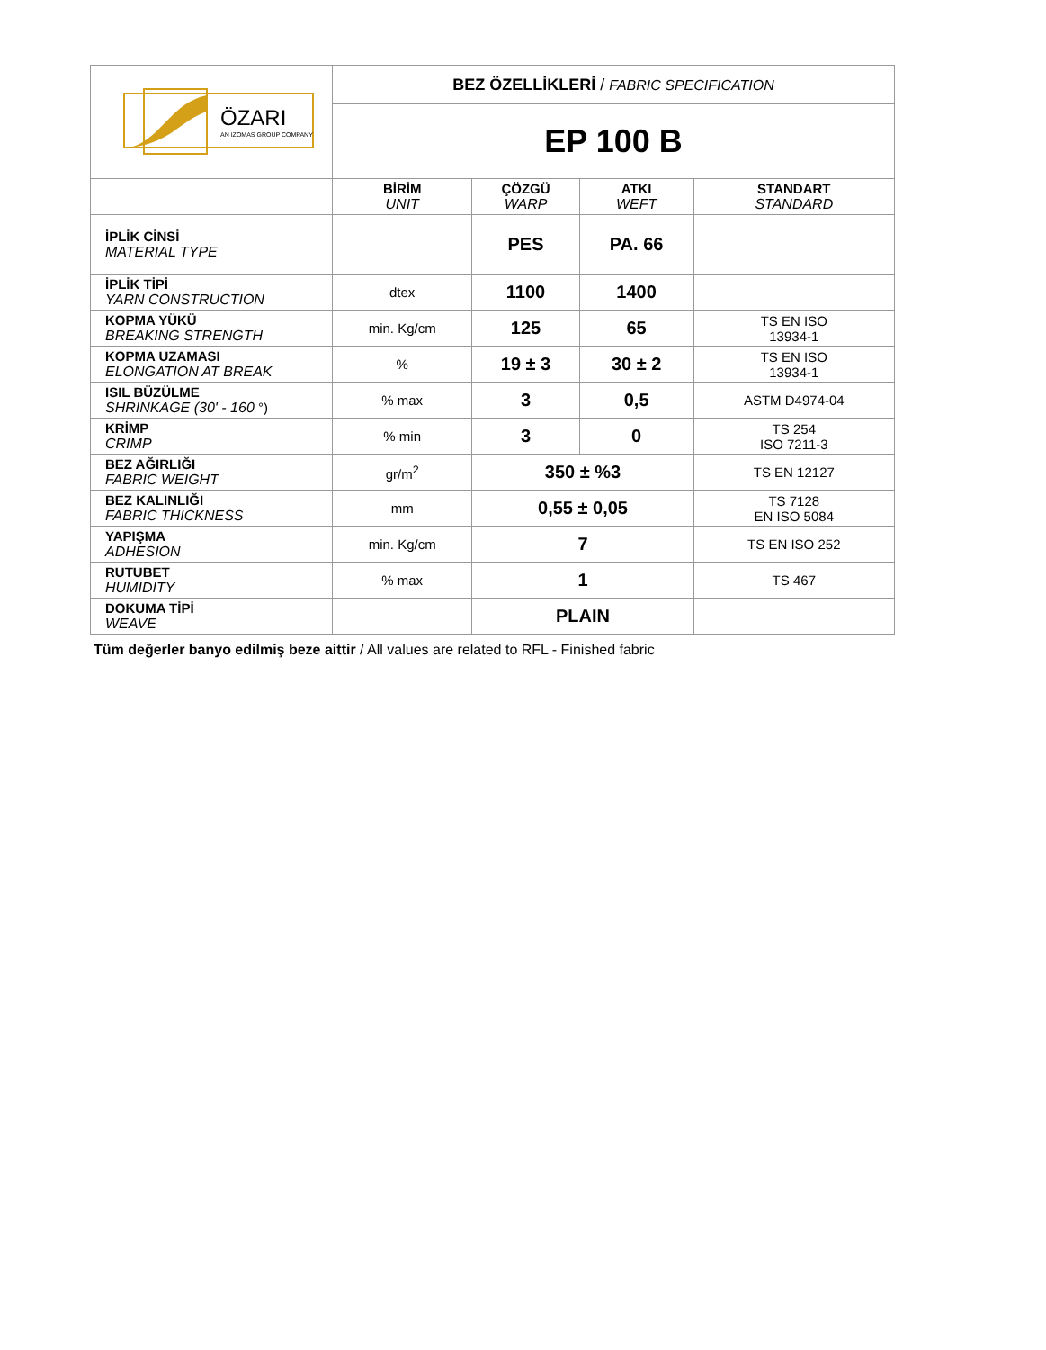| ÖZARI AN IZOMAS GROUP COMPANY | BEZ ÖZELLİKLERİ / FABRIC SPECIFICATION | | | |
| | EP 100 B | | | |
| | BİRİM UNIT | ÇÖZGÜ WARP | ATKI WEFT | STANDART STANDARD |
| İPLİK CİNSİ MATERIAL TYPE | | PES | PA. 66 | |
| İPLİK TİPİ YARN CONSTRUCTION | dtex | 1100 | 1400 | |
| KOPMA YÜKÜ BREAKING STRENGTH | min. Kg/cm | 125 | 65 | TS EN ISO 13934-1 |
| KOPMA UZAMASI ELONGATION AT BREAK | % | 19 ± 3 | 30 ± 2 | TS EN ISO 13934-1 |
| ISIL BÜZÜLME SHRINKAGE (30' - 160 °) | % max | 3 | 0,5 | ASTM D4974-04 |
| KRİMP CRIMP | % min | 3 | 0 | TS 254 ISO 7211-3 |
| BEZ AĞIRLIĞI FABRIC WEIGHT | gr/m<sup>2</sup> | 350 ± %3 | | TS EN 12127 |
| BEZ KALINLIĞI FABRIC THICKNESS | mm | 0,55 ± 0,05 | | TS 7128 EN ISO 5084 |
| YAPIŞMA ADHESION | min. Kg/cm | 7 | | TS EN ISO 252 |
| RUTUBET HUMIDITY | % max | 1 | | TS 467 |
| DOKUMA TİPİ WEAVE | | PLAIN | | |
Tüm değerler banyo edilmiş beze aittir / All values are related to RFL - Finished fabric